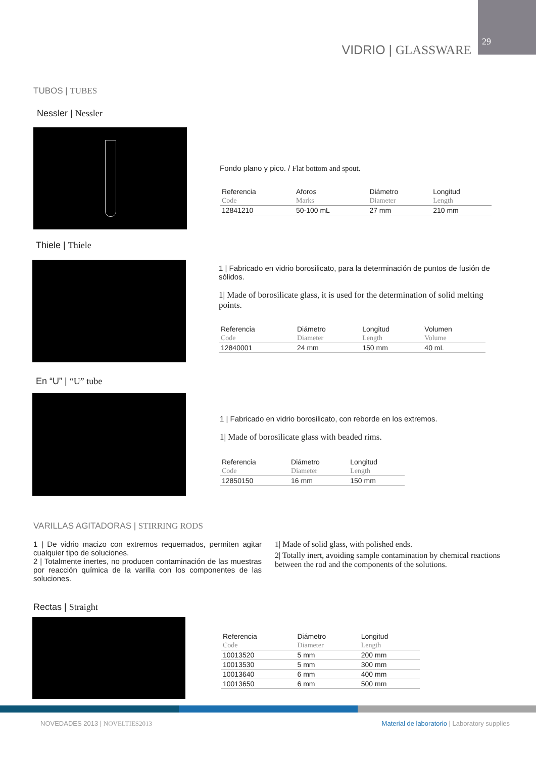29
VIDRIO | GLASSWARE
TUBOS | TUBES
Nessler | Nessler
Fondo plano y pico. / Flat bottom and spout.
| Referencia | Aforos | Diámetro | Longitud |
| --- | --- | --- | --- |
| Code | Marks | Diameter | Length |
| 12841210 | 50-100 mL | 27 mm | 210 mm |
Thiele | Thiele
1 | Fabricado en vidrio borosilicato, para la determinación de puntos de fusión de sólidos.
1| Made of borosilicate glass, it is used for the determination of solid melting points.
| Referencia | Diámetro | Longitud | Volumen |
| --- | --- | --- | --- |
| Code | Diameter | Length | Volume |
| 12840001 | 24 mm | 150 mm | 40 mL |
En “U” | “U” tube
1 | Fabricado en vidrio borosilicato, con reborde en los extremos.
1| Made of borosilicate glass with beaded rims.
| Referencia | Diámetro | Longitud |
| --- | --- | --- |
| Code | Diameter | Length |
| 12850150 | 16 mm | 150 mm |
VARILLAS AGITADORAS | STIRRING RODS
1 | De vidrio macizo con extremos requemados, permiten agitar cualquier tipo de soluciones.
2 | Totalmente inertes, no producen contaminación de las muestras por reacción química de la varilla con los componentes de las soluciones.
1| Made of solid glass, with polished ends.
2| Totally inert, avoiding sample contamination by chemical reactions between the rod and the components of the solutions.
Rectas | Straight
| Referencia | Diámetro | Longitud |
| --- | --- | --- |
| Code | Diameter | Length |
| 10013520 | 5 mm | 200 mm |
| 10013530 | 5 mm | 300 mm |
| 10013640 | 6 mm | 400 mm |
| 10013650 | 6 mm | 500 mm |
NOVEDADES 2013 | NOVELTIES2013
Material de laboratorio | Laboratory supplies